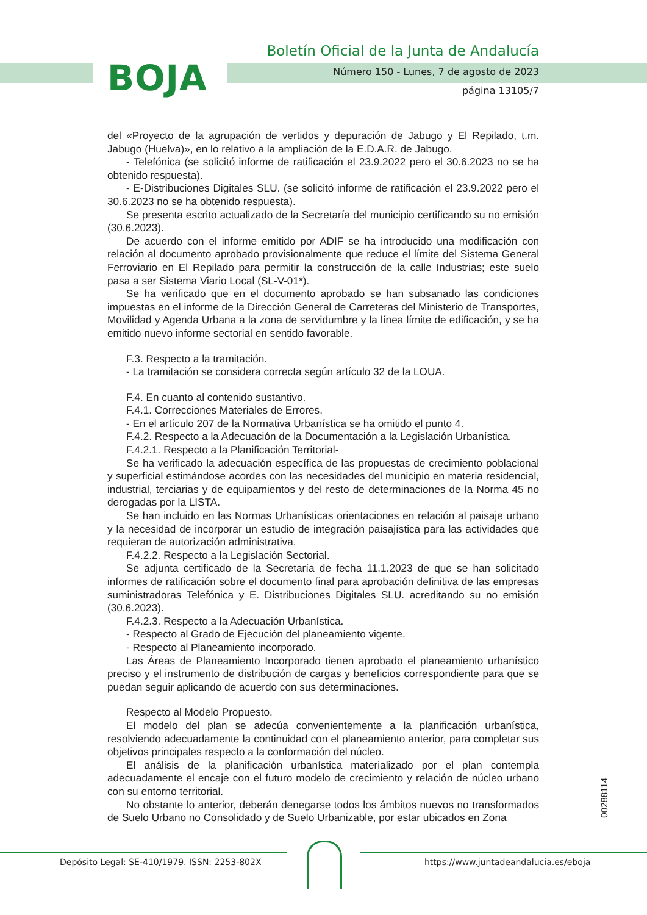BOJA
Boletín Oficial de la Junta de Andalucía
Número 150 - Lunes, 7 de agosto de 2023
página 13105/7
del «Proyecto de la agrupación de vertidos y depuración de Jabugo y El Repilado, t.m. Jabugo (Huelva)», en lo relativo a la ampliación de la E.D.A.R. de Jabugo.
- Telefónica (se solicitó informe de ratificación el 23.9.2022 pero el 30.6.2023 no se ha obtenido respuesta).
- E-Distribuciones Digitales SLU. (se solicitó informe de ratificación el 23.9.2022 pero el 30.6.2023 no se ha obtenido respuesta).
Se presenta escrito actualizado de la Secretaría del municipio certificando su no emisión (30.6.2023).
De acuerdo con el informe emitido por ADIF se ha introducido una modificación con relación al documento aprobado provisionalmente que reduce el límite del Sistema General Ferroviario en El Repilado para permitir la construcción de la calle Industrias; este suelo pasa a ser Sistema Viario Local (SL-V-01*).
Se ha verificado que en el documento aprobado se han subsanado las condiciones impuestas en el informe de la Dirección General de Carreteras del Ministerio de Transportes, Movilidad y Agenda Urbana a la zona de servidumbre y la línea límite de edificación, y se ha emitido nuevo informe sectorial en sentido favorable.
F.3. Respecto a la tramitación.
- La tramitación se considera correcta según artículo 32 de la LOUA.
F.4. En cuanto al contenido sustantivo.
F.4.1. Correcciones Materiales de Errores.
- En el artículo 207 de la Normativa Urbanística se ha omitido el punto 4.
F.4.2. Respecto a la Adecuación de la Documentación a la Legislación Urbanística.
F.4.2.1. Respecto a la Planificación Territorial-
Se ha verificado la adecuación específica de las propuestas de crecimiento poblacional y superficial estimándose acordes con las necesidades del municipio en materia residencial, industrial, terciarias y de equipamientos y del resto de determinaciones de la Norma 45 no derogadas por la LISTA.
Se han incluido en las Normas Urbanísticas orientaciones en relación al paisaje urbano y la necesidad de incorporar un estudio de integración paisajística para las actividades que requieran de autorización administrativa.
F.4.2.2. Respecto a la Legislación Sectorial.
Se adjunta certificado de la Secretaría de fecha 11.1.2023 de que se han solicitado informes de ratificación sobre el documento final para aprobación definitiva de las empresas suministradoras Telefónica y E. Distribuciones Digitales SLU. acreditando su no emisión (30.6.2023).
F.4.2.3. Respecto a la Adecuación Urbanística.
- Respecto al Grado de Ejecución del planeamiento vigente.
- Respecto al Planeamiento incorporado.
Las Áreas de Planeamiento Incorporado tienen aprobado el planeamiento urbanístico preciso y el instrumento de distribución de cargas y beneficios correspondiente para que se puedan seguir aplicando de acuerdo con sus determinaciones.
Respecto al Modelo Propuesto.
El modelo del plan se adecúa convenientemente a la planificación urbanística, resolviendo adecuadamente la continuidad con el planeamiento anterior, para completar sus objetivos principales respecto a la conformación del núcleo.
El análisis de la planificación urbanística materializado por el plan contempla adecuadamente el encaje con el futuro modelo de crecimiento y relación de núcleo urbano con su entorno territorial.
No obstante lo anterior, deberán denegarse todos los ámbitos nuevos no transformados de Suelo Urbano no Consolidado y de Suelo Urbanizable, por estar ubicados en Zona
00288114
Depósito Legal: SE-410/1979. ISSN: 2253-802X
https://www.juntadeandalucia.es/eboja